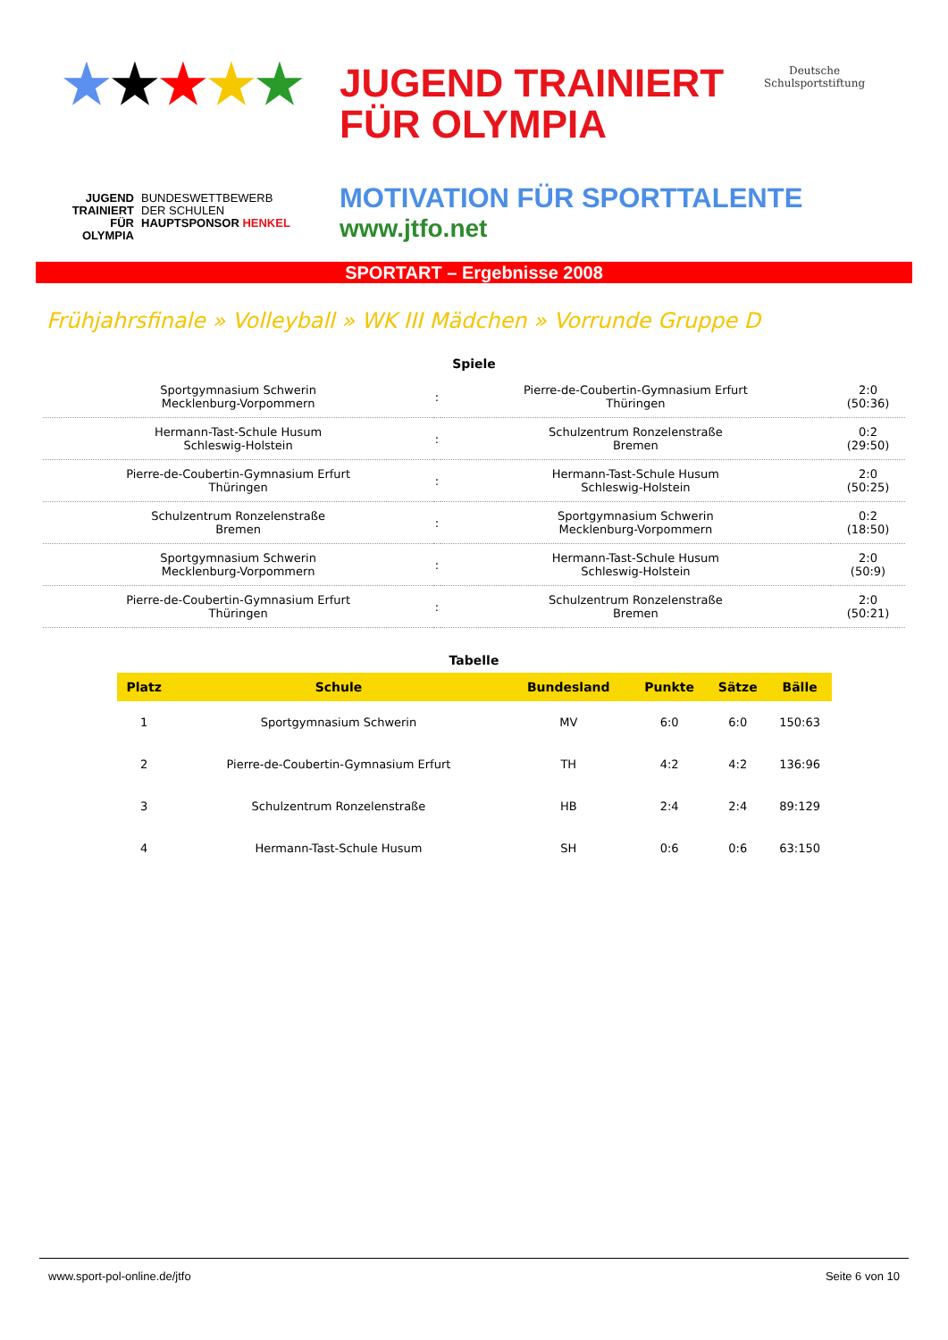★★★★★
JUGEND TRAINIERT FÜR OLYMPIA
BUNDESWETTBEWERB
DER SCHULEN
HAUPTSPONSOR HENKEL
JUGEND TRAINIERT
FÜR OLYMPIA
MOTIVATION FÜR SPORTTALENTE
www.jtfo.net
Deutsche
Schulsportstiftung
SPORTART – Ergebnisse 2008
Frühjahrsfinale » Volleyball » WK III Mädchen » Vorrunde Gruppe D
Spiele
| Sportgymnasium Schwerin Mecklenburg-Vorpommern | : | Pierre-de-Coubertin-Gymnasium Erfurt Thüringen | 2:0 (50:36) |
| Hermann-Tast-Schule Husum Schleswig-Holstein | : | Schulzentrum Ronzelenstraße Bremen | 0:2 (29:50) |
| Pierre-de-Coubertin-Gymnasium Erfurt Thüringen | : | Hermann-Tast-Schule Husum Schleswig-Holstein | 2:0 (50:25) |
| Schulzentrum Ronzelenstraße Bremen | : | Sportgymnasium Schwerin Mecklenburg-Vorpommern | 0:2 (18:50) |
| Sportgymnasium Schwerin Mecklenburg-Vorpommern | : | Hermann-Tast-Schule Husum Schleswig-Holstein | 2:0 (50:9) |
| Pierre-de-Coubertin-Gymnasium Erfurt Thüringen | : | Schulzentrum Ronzelenstraße Bremen | 2:0 (50:21) |
Tabelle
| Platz | Schule | Bundesland | Punkte | Sätze | Bälle |
| --- | --- | --- | --- | --- | --- |
| 1 | Sportgymnasium Schwerin | MV | 6:0 | 6:0 | 150:63 |
| 2 | Pierre-de-Coubertin-Gymnasium Erfurt | TH | 4:2 | 4:2 | 136:96 |
| 3 | Schulzentrum Ronzelenstraße | HB | 2:4 | 2:4 | 89:129 |
| 4 | Hermann-Tast-Schule Husum | SH | 0:6 | 0:6 | 63:150 |
www.sport-pol-online.de/jtfo Seite 6 von 10